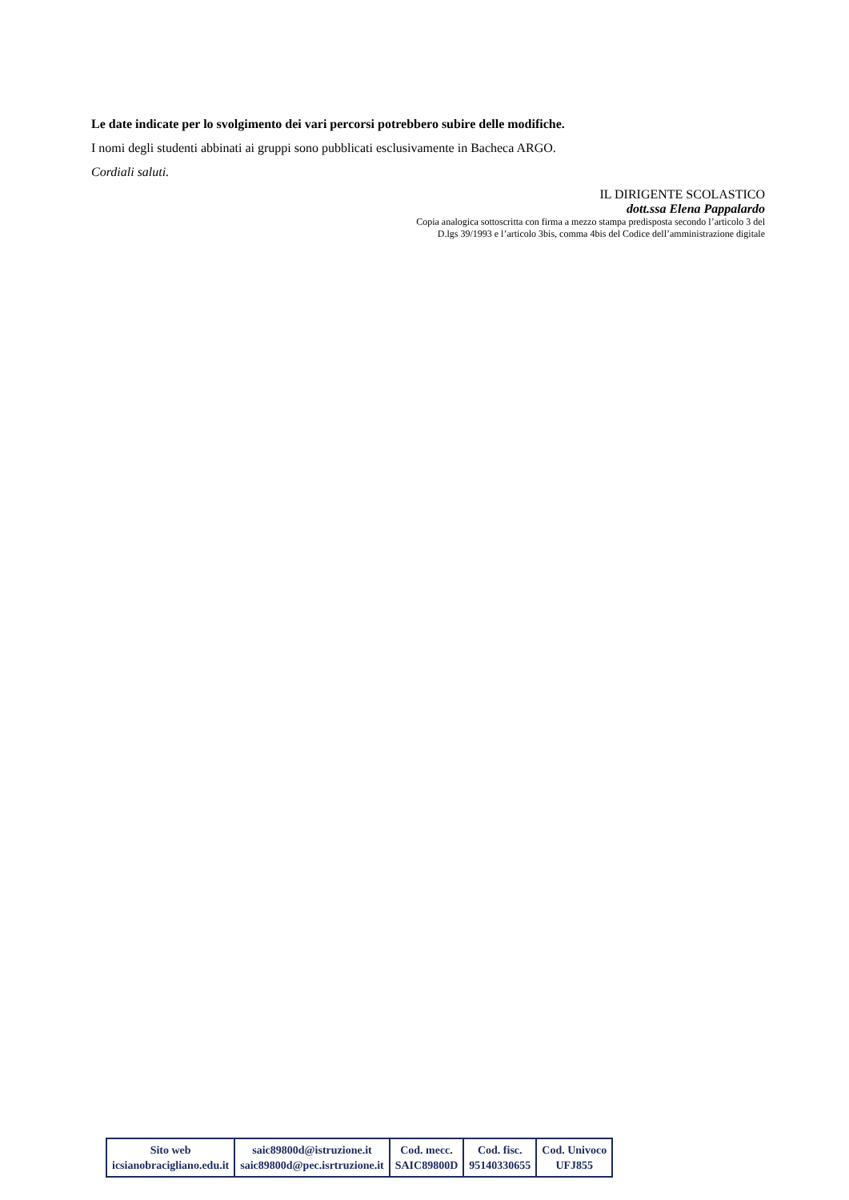Le date indicate per lo svolgimento dei vari percorsi potrebbero subire delle modifiche.
I nomi degli studenti abbinati ai gruppi sono pubblicati esclusivamente in Bacheca ARGO.
Cordiali saluti.
IL DIRIGENTE SCOLASTICO
dott.ssa Elena Pappalardo
Copia analogica sottoscritta con firma a mezzo stampa predisposta secondo l’articolo 3 del
D.lgs 39/1993 e l’articolo 3bis, comma 4bis del Codice dell’amministrazione digitale
| Sito web icsianobracigliano.edu.it | saic89800d@istruzione.it saic89800d@pec.isrtruzione.it | Cod. mecc. SAIC89800D | Cod. fisc. 95140330655 | Cod. Univoco UFJ855 |